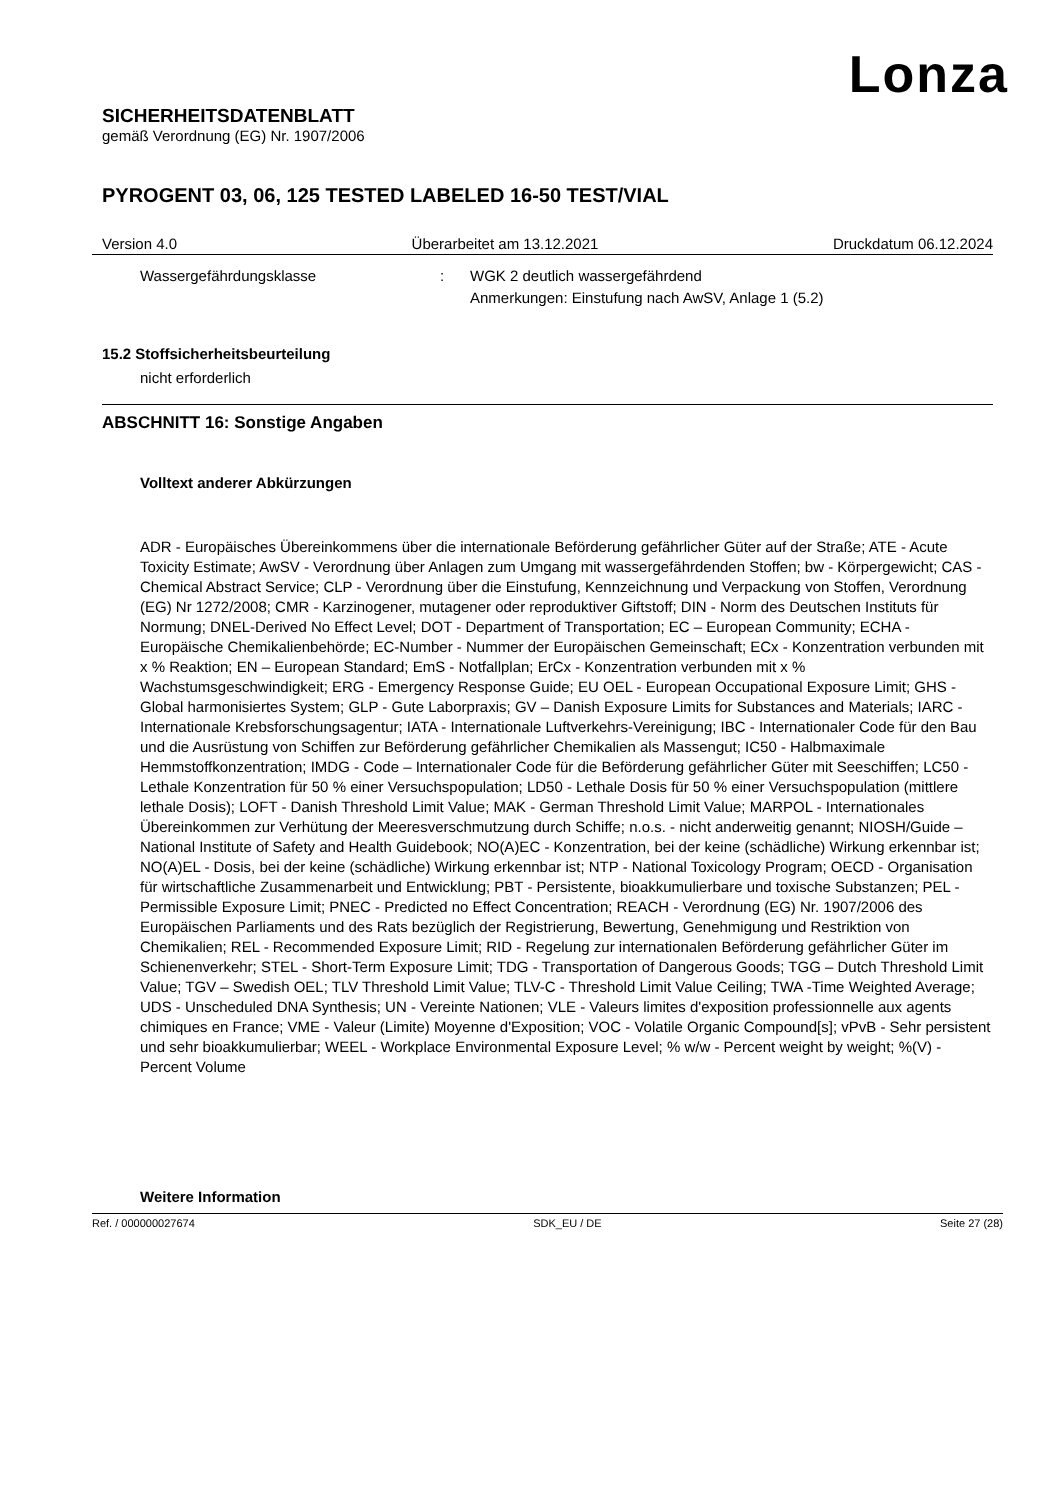Lonza
SICHERHEITSDATENBLATT
gemäß Verordnung (EG) Nr. 1907/2006
PYROGENT 03, 06, 125 TESTED LABELED 16-50 TEST/VIAL
Version 4.0 Überarbeitet am 13.12.2021 Druckdatum 06.12.2024
Wassergefährdungsklasse : WGK 2 deutlich wassergefährdend
Anmerkungen: Einstufung nach AwSV, Anlage 1 (5.2)
15.2 Stoffsicherheitsbeurteilung
nicht erforderlich
ABSCHNITT 16: Sonstige Angaben
Volltext anderer Abkürzungen
ADR - Europäisches Übereinkommens über die internationale Beförderung gefährlicher Güter auf der Straße; ATE - Acute Toxicity Estimate; AwSV - Verordnung über Anlagen zum Umgang mit wassergefährdenden Stoffen; bw - Körpergewicht; CAS - Chemical Abstract Service; CLP - Verordnung über die Einstufung, Kennzeichnung und Verpackung von Stoffen, Verordnung (EG) Nr 1272/2008; CMR - Karzinogener, mutagener oder reproduktiver Giftstoff; DIN - Norm des Deutschen Instituts für Normung; DNEL-Derived No Effect Level; DOT - Department of Transportation; EC – European Community; ECHA - Europäische Chemikalienbehörde; EC-Number - Nummer der Europäischen Gemeinschaft; ECx - Konzentration verbunden mit x % Reaktion; EN – European Standard; EmS - Notfallplan; ErCx - Konzentration verbunden mit x % Wachstumsgeschwindigkeit; ERG - Emergency Response Guide; EU OEL - European Occupational Exposure Limit; GHS - Global harmonisiertes System; GLP - Gute Laborpraxis; GV – Danish Exposure Limits for Substances and Materials; IARC - Internationale Krebsforschungsagentur; IATA - Internationale Luftverkehrs-Vereinigung; IBC - Internationaler Code für den Bau und die Ausrüstung von Schiffen zur Beförderung gefährlicher Chemikalien als Massengut; IC50 - Halbmaximale Hemmstoffkonzentration; IMDG - Code – Internationaler Code für die Beförderung gefährlicher Güter mit Seeschiffen; LC50 - Lethale Konzentration für 50 % einer Versuchspopulation; LD50 - Lethale Dosis für 50 % einer Versuchspopulation (mittlere lethale Dosis); LOFT - Danish Threshold Limit Value; MAK - German Threshold Limit Value; MARPOL - Internationales Übereinkommen zur Verhütung der Meeresverschmutzung durch Schiffe; n.o.s. - nicht anderweitig genannt; NIOSH/Guide – National Institute of Safety and Health Guidebook; NO(A)EC - Konzentration, bei der keine (schädliche) Wirkung erkennbar ist; NO(A)EL - Dosis, bei der keine (schädliche) Wirkung erkennbar ist; NTP - National Toxicology Program; OECD - Organisation für wirtschaftliche Zusammenarbeit und Entwicklung; PBT - Persistente, bioakkumulierbare und toxische Substanzen; PEL - Permissible Exposure Limit; PNEC - Predicted no Effect Concentration; REACH - Verordnung (EG) Nr. 1907/2006 des Europäischen Parliaments und des Rats bezüglich der Registrierung, Bewertung, Genehmigung und Restriktion von Chemikalien; REL - Recommended Exposure Limit; RID - Regelung zur internationalen Beförderung gefährlicher Güter im Schienenverkehr; STEL - Short-Term Exposure Limit; TDG - Transportation of Dangerous Goods; TGG – Dutch Threshold Limit Value; TGV – Swedish OEL; TLV Threshold Limit Value; TLV-C - Threshold Limit Value Ceiling; TWA -Time Weighted Average; UDS - Unscheduled DNA Synthesis; UN - Vereinte Nationen; VLE - Valeurs limites d'exposition professionnelle aux agents chimiques en France; VME - Valeur (Limite) Moyenne d'Exposition; VOC - Volatile Organic Compound[s]; vPvB - Sehr persistent und sehr bioakkumulierbar; WEEL - Workplace Environmental Exposure Level; % w/w - Percent weight by weight; %(V) - Percent Volume
Weitere Information
Ref. / 000000027674 SDK_EU / DE Seite 27 (28)